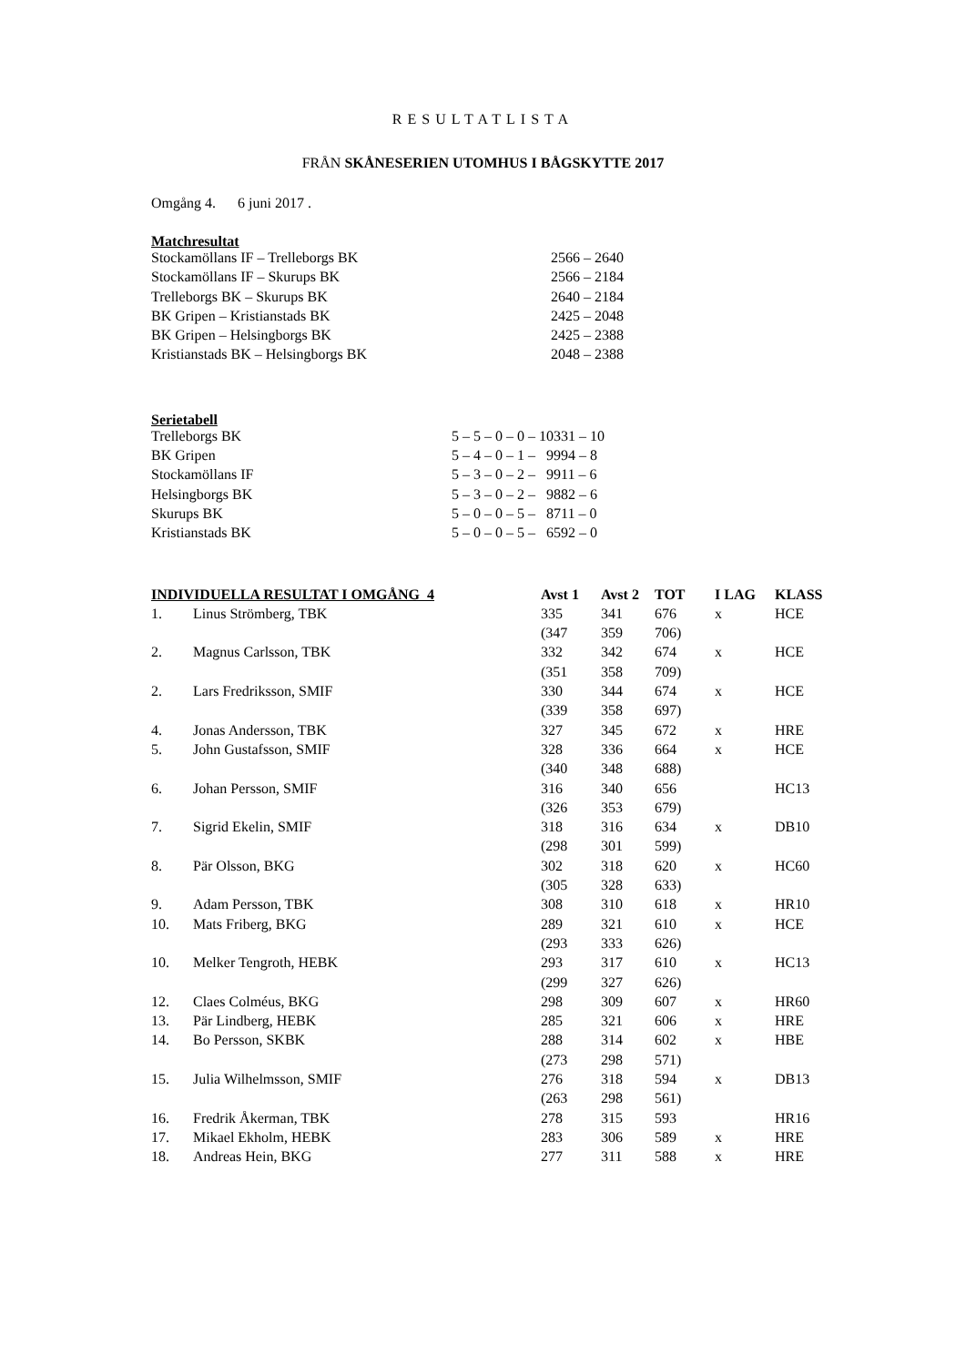RESULTATLISTA
FRÅN SKÅNESERIEN UTOMHUS I BÅGSKYTTE 2017
Omgång 4. 6 juni 2017 .
Matchresultat
| Stockamöllans IF – Trelleborgs BK | 2566 – 2640 |
| Stockamöllans IF – Skurups BK | 2566 – 2184 |
| Trelleborgs BK – Skurups BK | 2640 – 2184 |
| BK Gripen – Kristianstads BK | 2425 – 2048 |
| BK Gripen – Helsingborgs BK | 2425 – 2388 |
| Kristianstads BK – Helsingborgs BK | 2048 – 2388 |
Serietabell
| Trelleborgs BK | 5 – 5 – 0 – 0 – 10331 – 10 |
| BK Gripen | 5 – 4 – 0 – 1 – 9994 – 8 |
| Stockamöllans IF | 5 – 3 – 0 – 2 – 9911 – 6 |
| Helsingborgs BK | 5 – 3 – 0 – 2 – 9882 – 6 |
| Skurups BK | 5 – 0 – 0 – 5 – 8711 – 0 |
| Kristianstads BK | 5 – 0 – 0 – 5 – 6592 – 0 |
| INDIVIDUELLA RESULTAT I OMGÅNG 4 | | Avst 1 | Avst 2 | TOT | I LAG | KLASS |
| --- | --- | --- | --- | --- | --- | --- |
| 1. | Linus Strömberg, TBK | 335 | 341 | 676 | x | HCE |
| | | (347 | 359 | 706) | | |
| 2. | Magnus Carlsson, TBK | 332 | 342 | 674 | x | HCE |
| | | (351 | 358 | 709) | | |
| 2. | Lars Fredriksson, SMIF | 330 | 344 | 674 | x | HCE |
| | | (339 | 358 | 697) | | |
| 4. | Jonas Andersson, TBK | 327 | 345 | 672 | x | HRE |
| 5. | John Gustafsson, SMIF | 328 | 336 | 664 | x | HCE |
| | | (340 | 348 | 688) | | |
| 6. | Johan Persson, SMIF | 316 | 340 | 656 | | HC13 |
| | | (326 | 353 | 679) | | |
| 7. | Sigrid Ekelin, SMIF | 318 | 316 | 634 | x | DB10 |
| | | (298 | 301 | 599) | | |
| 8. | Pär Olsson, BKG | 302 | 318 | 620 | x | HC60 |
| | | (305 | 328 | 633) | | |
| 9. | Adam Persson, TBK | 308 | 310 | 618 | x | HR10 |
| 10. | Mats Friberg, BKG | 289 | 321 | 610 | x | HCE |
| | | (293 | 333 | 626) | | |
| 10. | Melker Tengroth, HEBK | 293 | 317 | 610 | x | HC13 |
| | | (299 | 327 | 626) | | |
| 12. | Claes Colméus, BKG | 298 | 309 | 607 | x | HR60 |
| 13. | Pär Lindberg, HEBK | 285 | 321 | 606 | x | HRE |
| 14. | Bo Persson, SKBK | 288 | 314 | 602 | x | HBE |
| | | (273 | 298 | 571) | | |
| 15. | Julia Wilhelmsson, SMIF | 276 | 318 | 594 | x | DB13 |
| | | (263 | 298 | 561) | | |
| 16. | Fredrik Åkerman, TBK | 278 | 315 | 593 | | HR16 |
| 17. | Mikael Ekholm, HEBK | 283 | 306 | 589 | x | HRE |
| 18. | Andreas Hein, BKG | 277 | 311 | 588 | x | HRE |